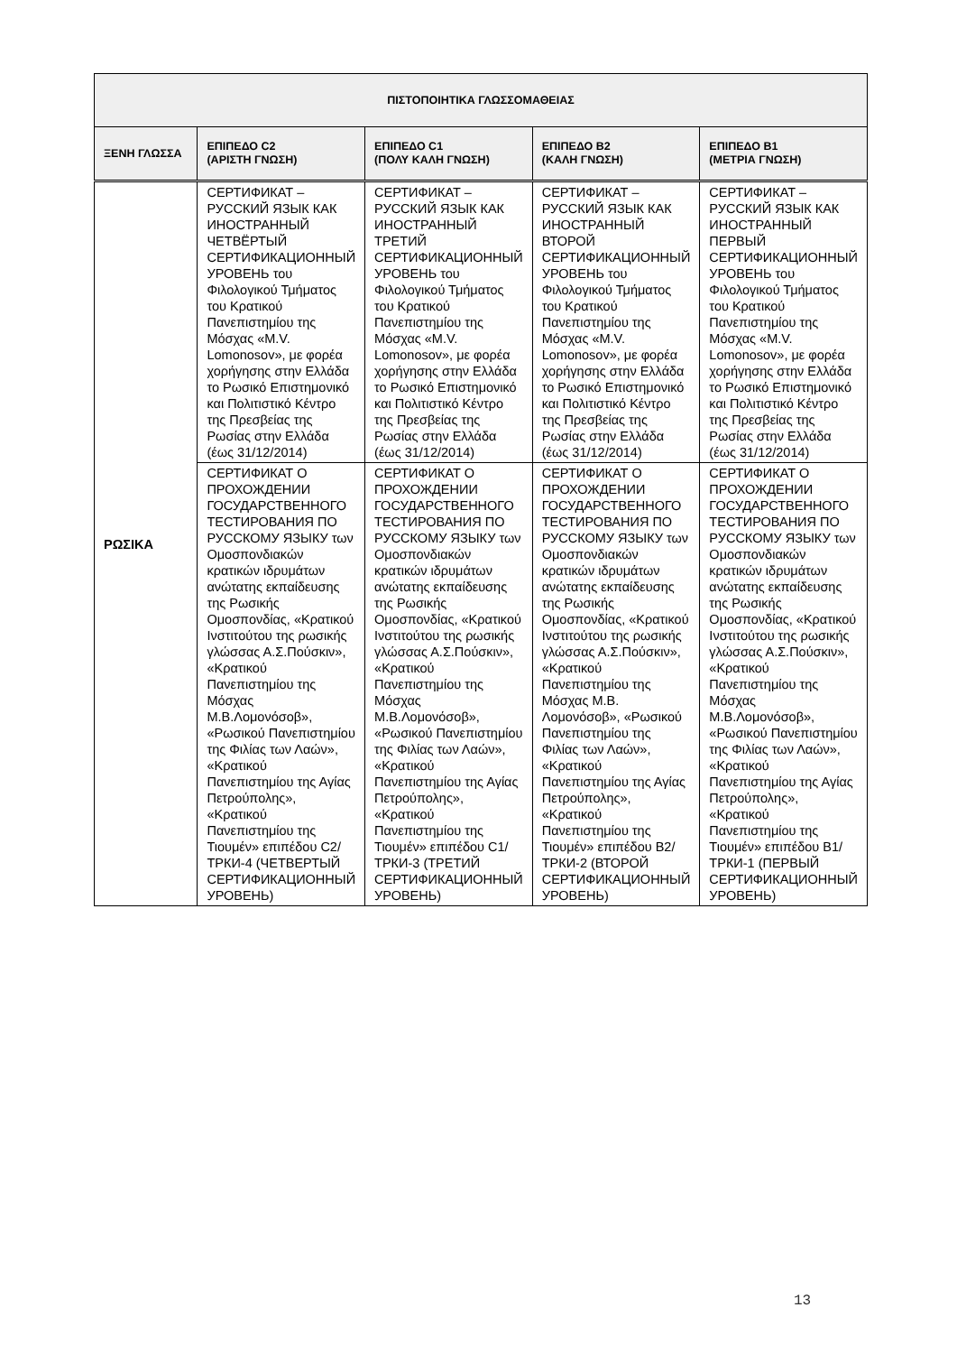| ΠΙΣΤΟΠΟΙΗΤΙΚΑ ΓΛΩΣΣΟΜΑΘΕΙΑΣ | | | | |
| --- | --- | --- | --- | --- |
| ΞΕΝΗ ΓΛΩΣΣΑ | ΕΠΙΠΕΔΟ C2 (ΑΡΙΣΤΗ ΓΝΩΣΗ) | ΕΠΙΠΕΔΟ C1 (ΠΟΛΥ ΚΑΛΗ ΓΝΩΣΗ) | ΕΠΙΠΕΔΟ B2 (ΚΑΛΗ ΓΝΩΣΗ) | ΕΠΙΠΕΔΟ B1 (ΜΕΤΡΙΑ ΓΝΩΣΗ) |
| ΡΩΣΙΚΑ | СЕРТИФИКАТ – РУССКИЙ ЯЗЫК КАК ИНОСТРАННЫЙ ЧЕТВЁРТЫЙ СЕРТИФИКАЦИОННЫЙ УРОВЕНЬ του Φιλολογικού Τμήματος του Κρατικού Πανεπιστημίου της Μόσχας «M.V. Lomonosov», με φορέα χορήγησης στην Ελλάδα το Ρωσικό Επιστημονικό και Πολιτιστικό Κέντρο της Πρεσβείας της Ρωσίας στην Ελλάδα (έως 31/12/2014) | СЕРТИФИКАТ – РУССКИЙ ЯЗЫК КАК ИНОСТРАННЫЙ ТРЕТИЙ СЕРТИФИКАЦИОННЫЙ УРОВЕНЬ του Φιλολογικού Τμήματος του Κρατικού Πανεπιστημίου της Μόσχας «M.V. Lomonosov», με φορέα χορήγησης στην Ελλάδα το Ρωσικό Επιστημονικό και Πολιτιστικό Κέντρο της Πρεσβείας της Ρωσίας στην Ελλάδα (έως 31/12/2014) | СЕРТИФИКАТ – РУССКИЙ ЯЗЫК КАК ИНОСТРАННЫЙ ВТОРОЙ СЕРТИФИКАЦИОННЫЙ УРОВЕНЬ του Φιλολογικού Τμήματος του Κρατικού Πανεπιστημίου της Μόσχας «M.V. Lomonosov», με φορέα χορήγησης στην Ελλάδα το Ρωσικό Επιστημονικό και Πολιτιστικό Κέντρο της Πρεσβείας της Ρωσίας στην Ελλάδα (έως 31/12/2014) | СЕРТИФИКАТ – РУССКИЙ ЯЗЫК КАК ИНОСТРАННЫЙ ПЕРВЫЙ СЕРТИФИКАЦИОННЫЙ УРОВЕНЬ του Φιλολογικού Τμήματος του Κρατικού Πανεπιστημίου της Μόσχας «M.V. Lomonosov», με φορέα χορήγησης στην Ελλάδα το Ρωσικό Επιστημονικό και Πολιτιστικό Κέντρο της Πρεσβείας της Ρωσίας στην Ελλάδα (έως 31/12/2014) |
| | СЕРТИФИКАТ О ПРОХОЖДЕНИИ ГОСУДАРСТВЕННОГО ТЕСТИРОВАНИЯ ПО РУССКОМУ ЯЗЫКУ των Ομοσπονδιακών κρατικών ιδρυμάτων ανώτατης εκπαίδευσης της Ρωσικής Ομοσπονδίας, «Κρατικού Ινστιτούτου της ρωσικής γλώσσας Α.Σ.Πούσκιν», «Κρατικού Πανεπιστημίου της Μόσχας Μ.Β.Λομονόσοβ», «Ρωσικού Πανεπιστημίου της Φιλίας των Λαών», «Κρατικού Πανεπιστημίου της Αγίας Πετρούπολης», «Κρατικού Πανεπιστημίου της Τιουμέν» επιπέδου C2/ТРКИ-4 (ЧЕТВЕРТЫЙ СЕРТИФИКАЦИОННЫЙ УРОВЕНЬ) | СЕРТИФИКАТ О ПРОХОЖДЕНИИ ГОСУДАРСТВЕННОГО ТЕСТИРОВАНИЯ ПО РУССКОМУ ЯЗЫКУ των Ομοσπονδιακών κρατικών ιδρυμάτων ανώτατης εκπαίδευσης της Ρωσικής Ομοσπονδίας, «Κρατικού Ινστιτούτου της ρωσικής γλώσσας Α.Σ.Πούσκιν», «Κρατικού Πανεπιστημίου της Μόσχας Μ.Β.Λομονόσοβ», «Ρωσικού Πανεπιστημίου της Φιλίας των Λαών», «Κρατικού Πανεπιστημίου της Αγίας Πετρούπολης», «Κρατικού Πανεπιστημίου της Τιουμέν» επιπέδου C1/ТРКИ-3 (ТРЕТИЙ СЕРТИФИКАЦИОННЫЙ УРОВЕНЬ) | СЕРТИФИКАТ О ПРОХОЖДЕНИИ ГОСУДАРСТВЕННОГО ТЕСТИРОВАНИЯ ПО РУССКОМУ ЯЗЫКУ των Ομοσπονδιακών κρατικών ιδρυμάτων ανώτατης εκπαίδευσης της Ρωσικής Ομοσπονδίας, «Κρατικού Ινστιτούτου της ρωσικής γλώσσας Α.Σ.Πούσκιν», «Κρατικού Πανεπιστημίου της Μόσχας Μ.Β. Λομονόσοβ», «Ρωσικού Πανεπιστημίου της Φιλίας των Λαών», «Κρατικού Πανεπιστημίου της Αγίας Πετρούπολης», «Κρατικού Πανεπιστημίου της Τιουμέν» επιπέδου B2/ТРКИ-2 (ВТОРОЙ СЕРТИФИКАЦИОННЫЙ УРОВЕНЬ) | СЕРТИФИКАТ О ПРОХОЖДЕНИИ ГОСУДАРСТВЕННОГО ТЕСТИРОВАНИЯ ПО РУССКОМУ ЯЗЫКУ των Ομοσπονδιακών κρατικών ιδρυμάτων ανώτατης εκπαίδευσης της Ρωσικής Ομοσπονδίας, «Κρατικού Ινστιτούτου της ρωσικής γλώσσας Α.Σ.Πούσκιν», «Κρατικού Πανεπιστημίου της Μόσχας Μ.Β.Λομονόσοβ», «Ρωσικού Πανεπιστημίου της Φιλίας των Λαών», «Κρατικού Πανεπιστημίου της Αγίας Πετρούπολης», «Κρατικού Πανεπιστημίου της Τιουμέν» επιπέδου B1/ТРКИ-1 (ПЕРВЫЙ СЕРТИФИКАЦИОННЫЙ УРОВЕНЬ) |
13